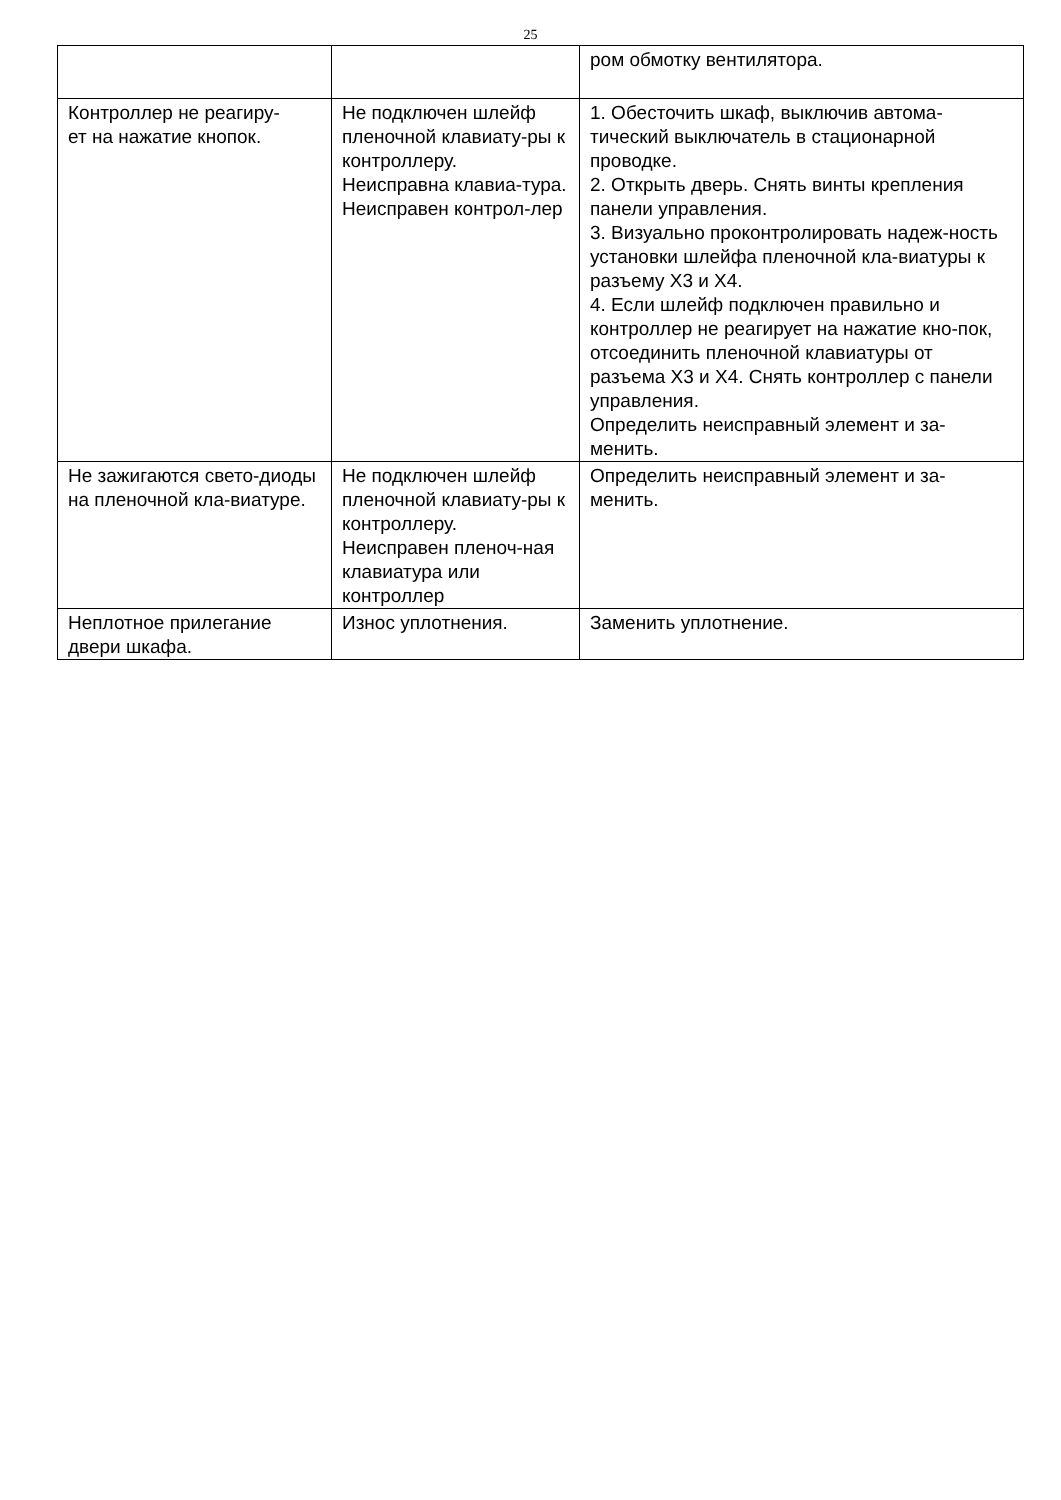25
| | | ром обмотку вентилятора. |
| Контроллер не реагиру- ет на нажатие кнопок. | Не подключен шлейф пленочной клавиату-ры к контроллеру. Неисправна клавиа-тура. Неисправен контрол-лер | 1. Обесточить шкаф, выключив автома-тический выключатель в стационарной проводке. 2. Открыть дверь. Снять винты крепления панели управления. 3. Визуально проконтролировать надеж-ность установки шлейфа пленочной кла-виатуры к разъему X3 и X4. 4. Если шлейф подключен правильно и контроллер не реагирует на нажатие кно-пок, отсоединить пленочной клавиатуры от разъема X3 и X4. Снять контроллер с панели управления. Определить неисправный элемент и за-менить. |
| Не зажигаются свето-диоды на пленочной кла-виатуре. | Не подключен шлейф пленочной клавиату-ры к контроллеру. Неисправен пленоч-ная клавиатура или контроллер | Определить неисправный элемент и за-менить. |
| Неплотное прилегание двери шкафа. | Износ уплотнения. | Заменить уплотнение. |